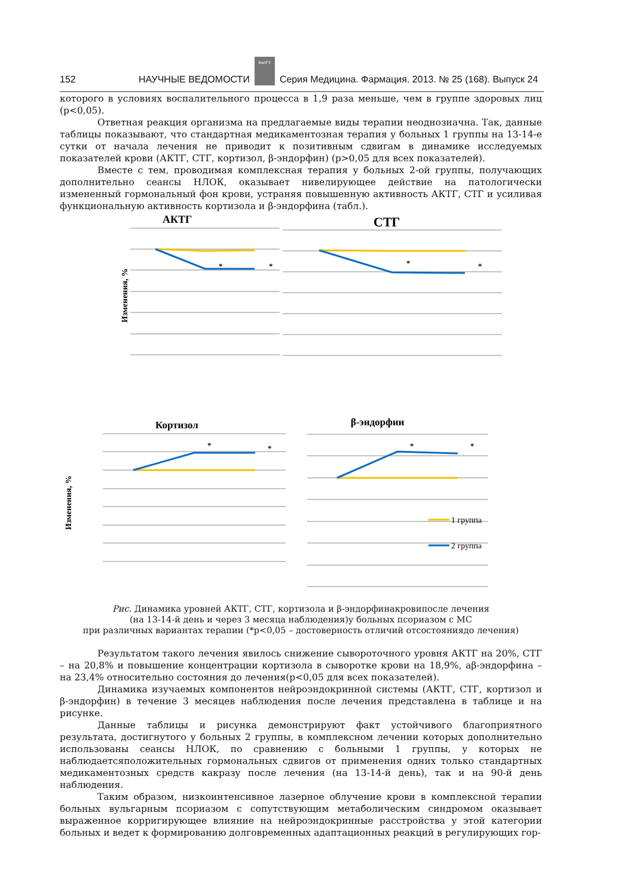152 НАУЧНЫЕ ВЕДОМОСТИ БелГУ Серия Медицина. Фармация. 2013. № 25 (168). Выпуск 24
которого в условиях воспалительного процесса в 1,9 раза меньше, чем в группе здоровых лиц (p<0,05).
Ответная реакция организма на предлагаемые виды терапии неоднозначна. Так, данные таблицы показывают, что стандартная медикаментозная терапия у больных 1 группы на 13-14-е сутки от начала лечения не приводит к позитивным сдвигам в динамике исследуемых показателей крови (АКТГ, СТГ, кортизол, β-эндорфин) (p>0,05 для всех показателей).
Вместе с тем, проводимая комплексная терапия у больных 2-ой группы, получающих дополнительно сеансы НЛОК, оказывает нивелирующее действие на патологически измененный гормональный фон крови, устраняя повышенную активность АКТГ, СТГ и усиливая функциональную активность кортизола и β-эндорфина (табл.).
АКТГ
СТГ
Кортизол
β-эндорфин
*
*
*
*
*
*
*
*
1 группа
2 группа
Изменения, %
Изменения, %
Рис. Динамика уровней АКТГ, СТГ, кортизола и β-эндорфинакровипосле лечения
(на 13-14-й день и через 3 месяца наблюдения)у больных псориазом с МС
при различных вариантах терапии (*p<0,05 – достоверность отличий отсостояниядо лечения)
Результатом такого лечения явилось снижение сывороточного уровня АКТГ на 20%, СТГ – на 20,8% и повышение концентрации кортизола в сыворотке крови на 18,9%, аβ-эндорфина – на 23,4% относительно состояния до лечения(p<0,05 для всех показателей).
Динамика изучаемых компонентов нейроэндокринной системы (АКТГ, СТГ, кортизол и β-эндорфин) в течение 3 месяцев наблюдения после лечения представлена в таблице и на рисунке.
Данные таблицы и рисунка демонстрируют факт устойчивого благоприятного результата, достигнутого у больных 2 группы, в комплексном лечении которых дополнительно использованы сеансы НЛОК, по сравнению с больными 1 группы, у которых не наблюдаетсяположительных гормональных сдвигов от применения одних только стандартных медикаментозных средств какразу после лечения (на 13-14-й день), так и на 90-й день наблюдения.
Таким образом, низкоинтенсивное лазерное облучение крови в комплексной терапии больных вульгарным псориазом с сопутствующим метаболическим синдромом оказывает выраженное корригирующее влияние на нейроэндокринные расстройства у этой категории больных и ведет к формированию долговременных адаптационных реакций в регулирующих гор-